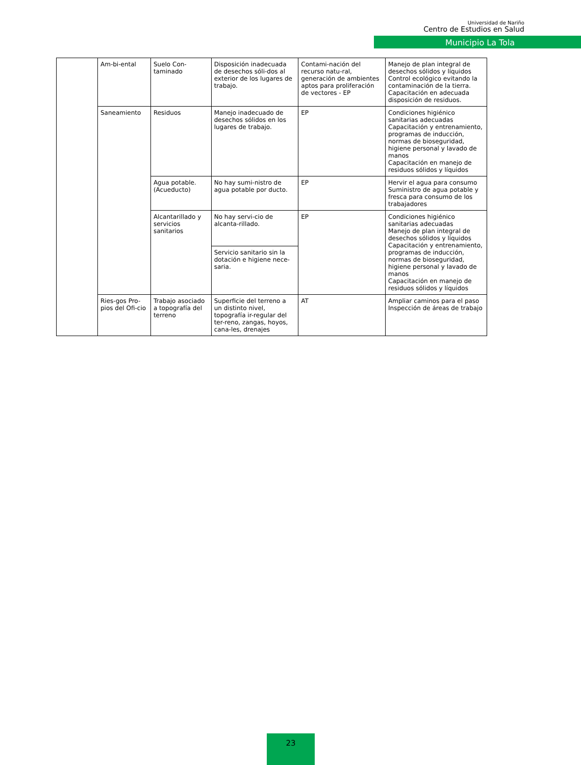Universidad de Nariño
Centro de Estudios en Salud
Municipio La Tola
| | Am-bi-ental | Suelo Con-taminado | Disposición inadecuada de desechos sóli-dos al exterior de los lugares de trabajo. | Contami-nación del recurso natu-ral, generación de ambientes aptos para proliferación de vectores - EP | Manejo de plan integral de desechos sólidos y líquidos Control ecológico evitando la contaminación de la tierra. Capacitación en adecuada disposición de residuos. |
| | Saneamiento | Residuos | Manejo inadecuado de desechos sólidos en los lugares de trabajo. | EP | Condiciones higiénico sanitarias adecuadas Capacitación y entrenamiento, programas de inducción, normas de bioseguridad, higiene personal y lavado de manos Capacitación en manejo de residuos sólidos y líquidos |
| | | Agua potable. (Acueducto) | No hay sumi-nistro de agua potable por ducto. | EP | Hervir el agua para consumo Suministro de agua potable y fresca para consumo de los trabajadores |
| | | Alcantarillado y servicios sanitarios | No hay servi-cio de alcanta-rillado. | EP | Condiciones higiénico sanitarias adecuadas Manejo de plan integral de desechos sólidos y líquidos Capacitación y entrenamiento, programas de inducción, normas de bioseguridad, higiene personal y lavado de manos Capacitación en manejo de residuos sólidos y líquidos |
| | | | Servicio sanitario sin la dotación e higiene nece-saria. | | |
| | Ries-gos Pro-pios del Ofi-cio | Trabajo asociado a topografía del terreno | Superficie del terreno a un distinto nivel, topografía ir-regular del ter-reno, zangas, hoyos, cana-les, drenajes | AT | Ampliar caminos para el paso Inspección de áreas de trabajo |
23